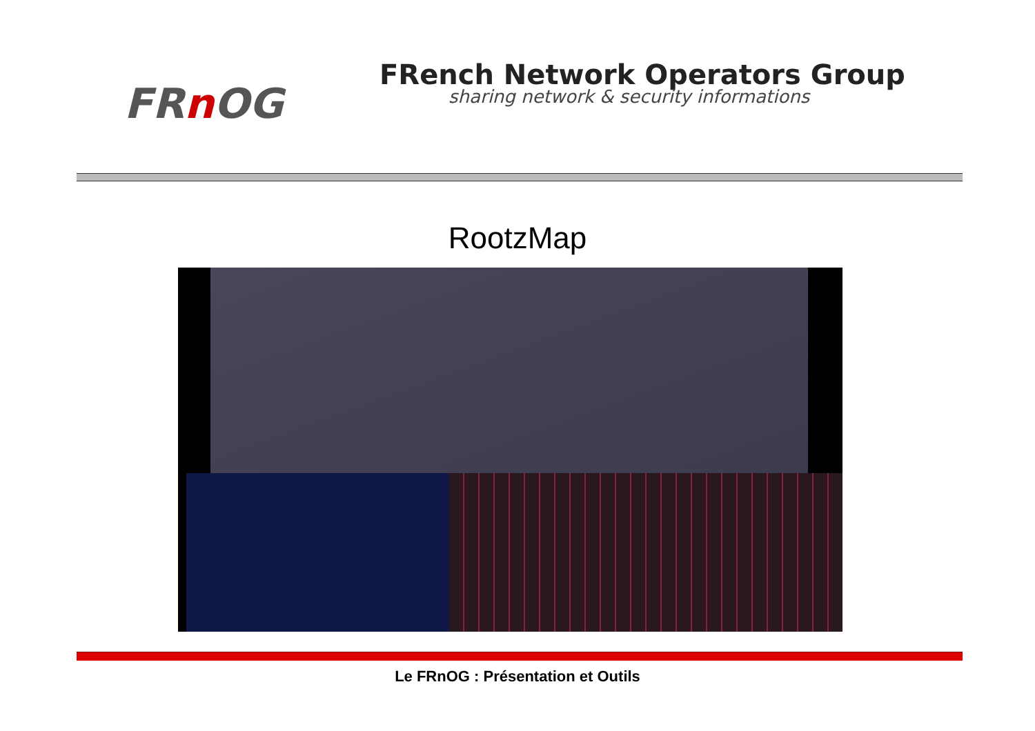FRn OG
FRench Network Operators Group
sharing network & security informations
RootzMap
Le FRnOG : Présentation et Outils